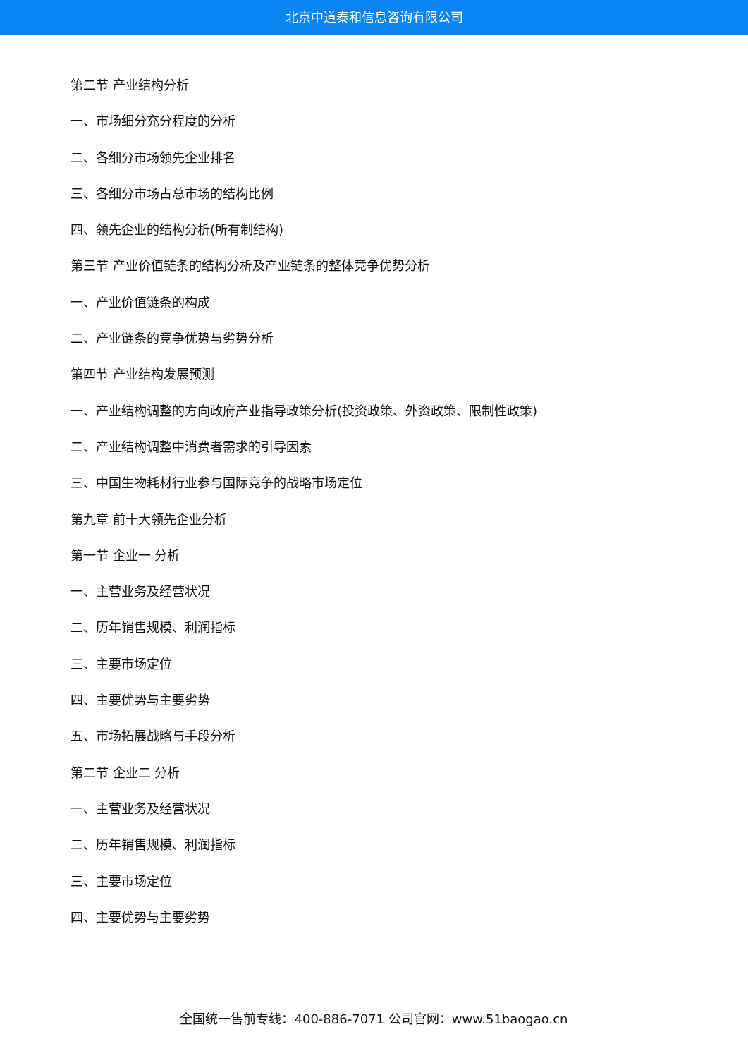北京中道泰和信息咨询有限公司
第二节 产业结构分析
一、市场细分充分程度的分析
二、各细分市场领先企业排名
三、各细分市场占总市场的结构比例
四、领先企业的结构分析(所有制结构)
第三节 产业价值链条的结构分析及产业链条的整体竞争优势分析
一、产业价值链条的构成
二、产业链条的竞争优势与劣势分析
第四节 产业结构发展预测
一、产业结构调整的方向政府产业指导政策分析(投资政策、外资政策、限制性政策)
二、产业结构调整中消费者需求的引导因素
三、中国生物耗材行业参与国际竞争的战略市场定位
第九章 前十大领先企业分析
第一节 企业一 分析
一、主营业务及经营状况
二、历年销售规模、利润指标
三、主要市场定位
四、主要优势与主要劣势
五、市场拓展战略与手段分析
第二节 企业二 分析
一、主营业务及经营状况
二、历年销售规模、利润指标
三、主要市场定位
四、主要优势与主要劣势
全国统一售前专线：400-886-7071 公司官网：www.51baogao.cn